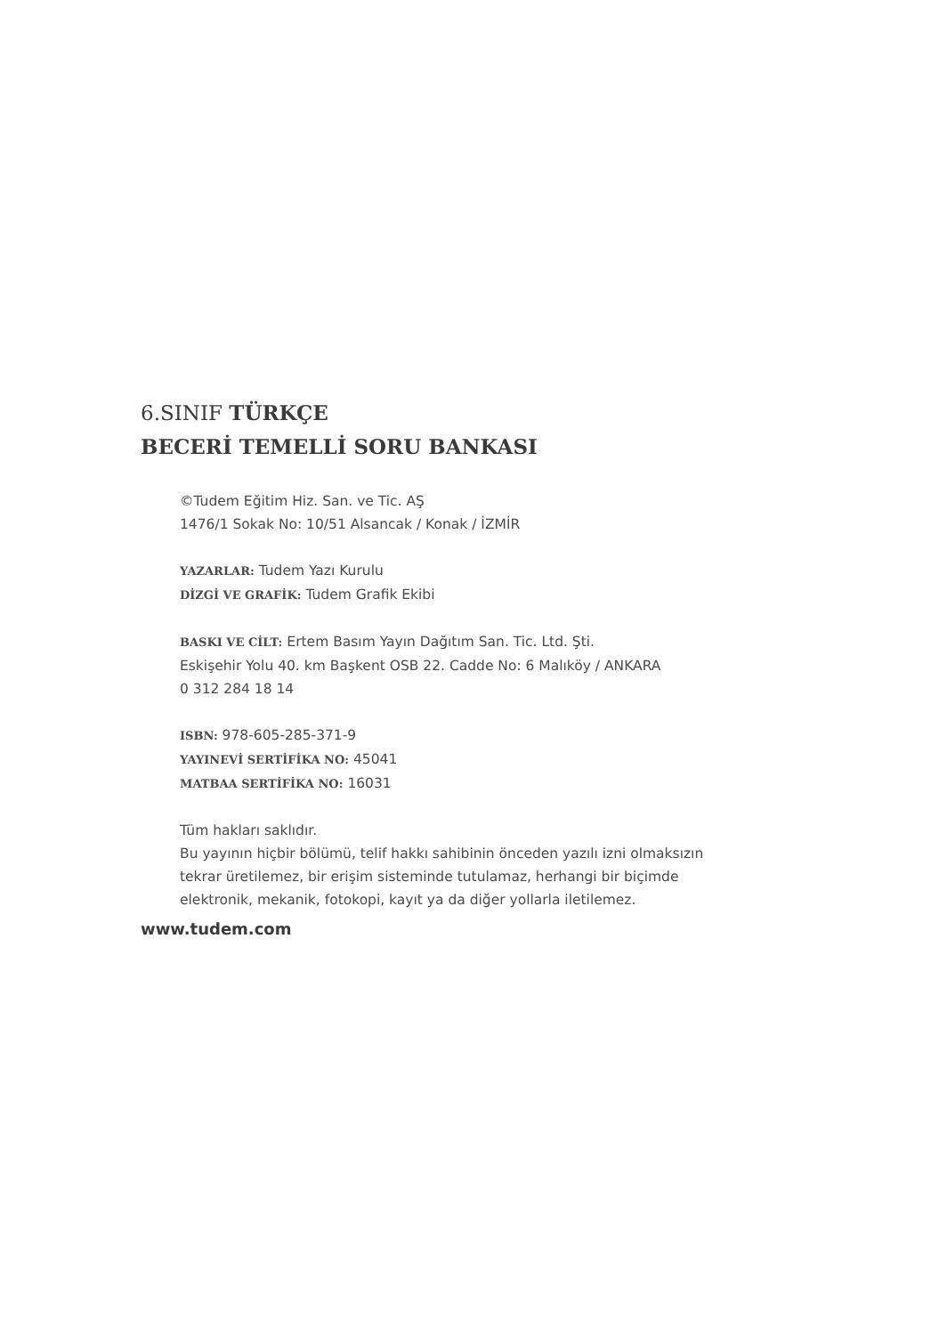6.SINIF TÜRKÇE
BECERİ TEMELLİ SORU BANKASI
©Tudem Eğitim Hiz. San. ve Tic. AŞ
1476/1 Sokak No: 10/51 Alsancak / Konak / İZMİR
YAZARLAR: Tudem Yazı Kurulu
DİZGİ VE GRAFİK: Tudem Grafik Ekibi
BASKI VE CİLT: Ertem Basım Yayın Dağıtım San. Tic. Ltd. Şti.
Eskişehir Yolu 40. km Başkent OSB 22. Cadde No: 6 Malıköy / ANKARA
0 312 284 18 14
ISBN: 978-605-285-371-9
YAYINEVİ SERTİFİKA NO: 45041
MATBAA SERTİFİKA NO: 16031
Tüm hakları saklıdır.
Bu yayının hiçbir bölümü, telif hakkı sahibinin önceden yazılı izni olmaksızın
tekrar üretilemez, bir erişim sisteminde tutulamaz, herhangi bir biçimde
elektronik, mekanik, fotokopi, kayıt ya da diğer yollarla iletilemez.
www.tudem.com